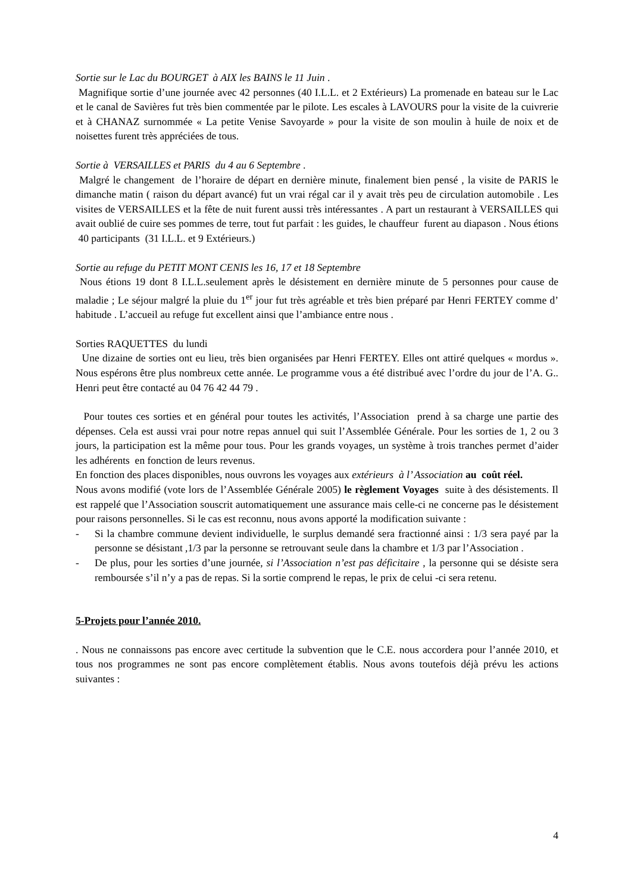Sortie sur le Lac du BOURGET à AIX les BAINS le 11 Juin .
Magnifique sortie d’une journée avec 42 personnes (40 I.L.L. et 2 Extérieurs) La promenade en bateau sur le Lac et le canal de Savières fut très bien commentée par le pilote. Les escales à LAVOURS pour la visite de la cuivrerie et à CHANAZ surnommée « La petite Venise Savoyarde » pour la visite de son moulin à huile de noix et de noisettes furent très appréciées de tous.
Sortie à VERSAILLES et PARIS du 4 au 6 Septembre .
Malgré le changement de l’horaire de départ en dernière minute, finalement bien pensé , la visite de PARIS le dimanche matin ( raison du départ avancé) fut un vrai régal car il y avait très peu de circulation automobile . Les visites de VERSAILLES et la fête de nuit furent aussi très intéressantes . A part un restaurant à VERSAILLES qui avait oublié de cuire ses pommes de terre, tout fut parfait : les guides, le chauffeur furent au diapason . Nous étions 40 participants (31 I.L.L. et 9 Extérieurs.)
Sortie au refuge du PETIT MONT CENIS les 16, 17 et 18 Septembre
Nous étions 19 dont 8 I.L.L.seulement après le désistement en dernière minute de 5 personnes pour cause de maladie ; Le séjour malgré la pluie du 1<sup>er</sup> jour fut très agréable et très bien préparé par Henri FERTEY comme d’ habitude . L’accueil au refuge fut excellent ainsi que l’ambiance entre nous .
Sorties RAQUETTES du lundi
Une dizaine de sorties ont eu lieu, très bien organisées par Henri FERTEY. Elles ont attiré quelques « mordus ». Nous espérons être plus nombreux cette année. Le programme vous a été distribué avec l’ordre du jour de l’A. G.. Henri peut être contacté au 04 76 42 44 79 .
Pour toutes ces sorties et en général pour toutes les activités, l’Association prend à sa charge une partie des dépenses. Cela est aussi vrai pour notre repas annuel qui suit l’Assemblée Générale. Pour les sorties de 1, 2 ou 3 jours, la participation est la même pour tous. Pour les grands voyages, un système à trois tranches permet d’aider les adhérents en fonction de leurs revenus.
En fonction des places disponibles, nous ouvrons les voyages aux extérieurs à l’ Association au coût réel.
Nous avons modifié (vote lors de l’Assemblée Générale 2005) le règlement Voyages suite à des désistements. Il est rappelé que l’Association souscrit automatiquement une assurance mais celle-ci ne concerne pas le désistement pour raisons personnelles. Si le cas est reconnu, nous avons apporté la modification suivante :
- Si la chambre commune devient individuelle, le surplus demandé sera fractionné ainsi : 1/3 sera payé par la personne se désistant ,1/3 par la personne se retrouvant seule dans la chambre et 1/3 par l’Association .
- De plus, pour les sorties d’une journée, si l’Association n’est pas déficitaire , la personne qui se désiste sera remboursée s’il n’y a pas de repas. Si la sortie comprend le repas, le prix de celui -ci sera retenu.
5-Projets pour l’année 2010.
. Nous ne connaissons pas encore avec certitude la subvention que le C.E. nous accordera pour l’année 2010, et tous nos programmes ne sont pas encore complètement établis. Nous avons toutefois déjà prévu les actions suivantes :
4